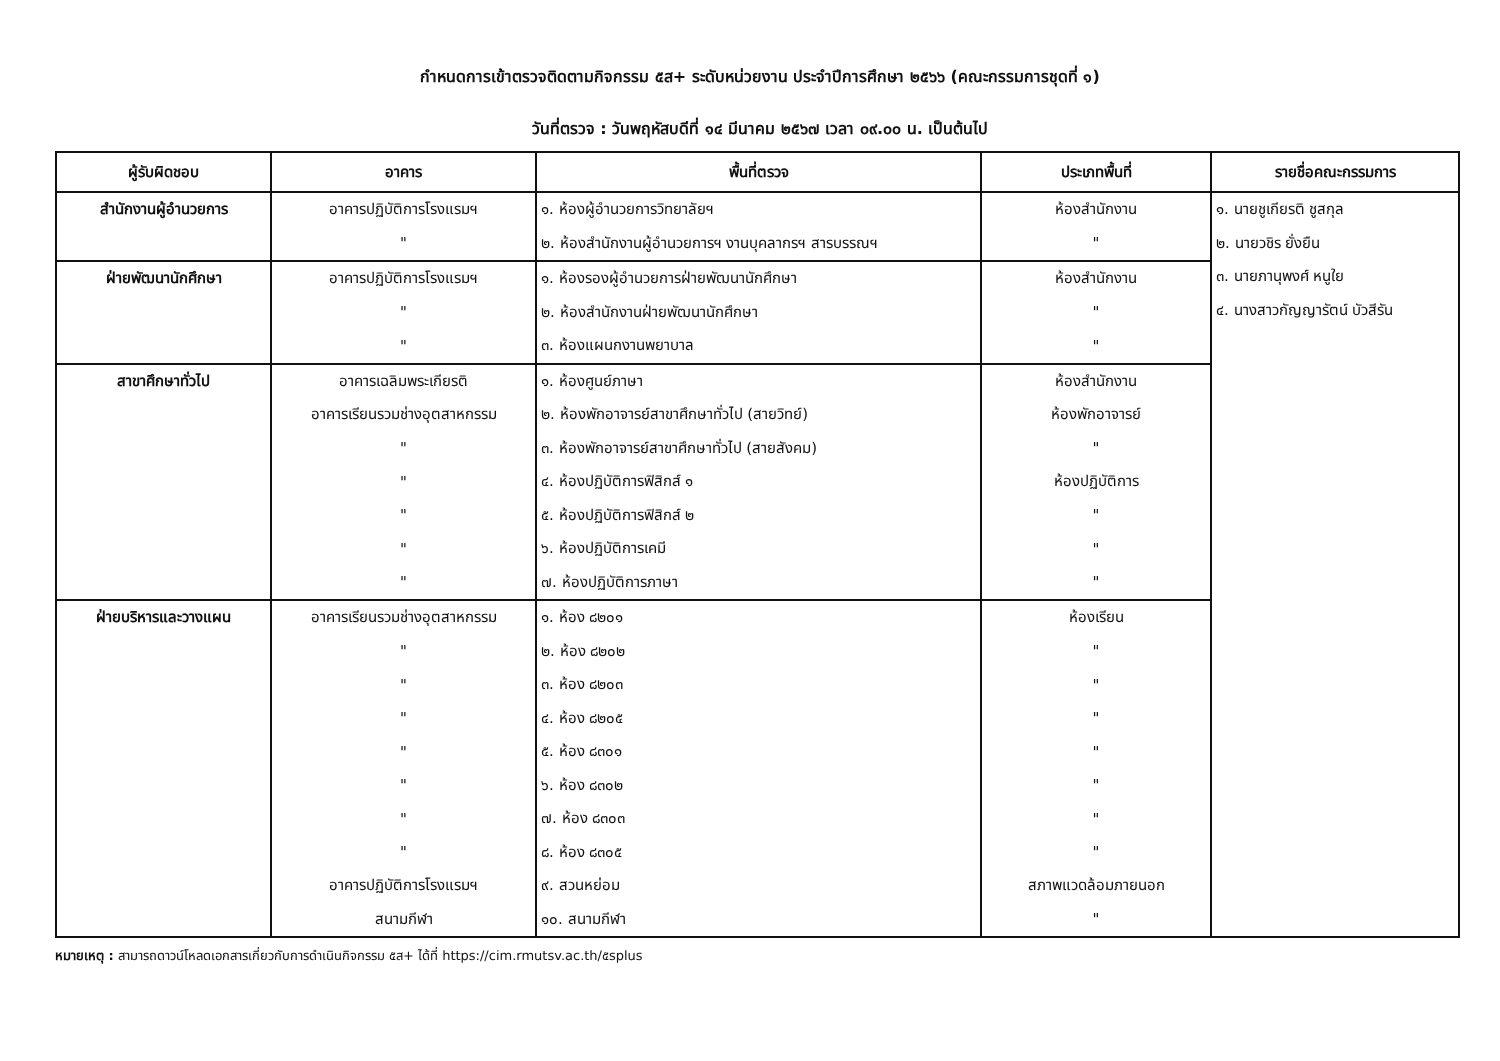กำหนดการเข้าตรวจติดตามกิจกรรม ๕ส+ ระดับหน่วยงาน ประจำปีการศึกษา ๒๕๖๖ (คณะกรรมการชุดที่ ๑)
วันที่ตรวจ : วันพฤหัสบดีที่ ๑๔ มีนาคม ๒๕๖๗ เวลา ๐๙.๐๐ น. เป็นต้นไป
| ผู้รับผิดชอบ | อาคาร | พื้นที่ตรวจ | ประเภทพื้นที่ | รายชื่อคณะกรรมการ |
| --- | --- | --- | --- | --- |
| สำนักงานผู้อำนวยการ | อาคารปฏิบัติการโรงแรมฯ | ๑. ห้องผู้อำนวยการวิทยาลัยฯ | ห้องสำนักงาน | ๑. นายชูเกียรติ ชูสกุล ๒. นายวชิร ยั่งยืน ๓. นายภานุพงศ์ หนูใย ๔. นางสาวกัญญารัตน์ บัวสีรัน |
| | " | ๒. ห้องสำนักงานผู้อำนวยการฯ งานบุคลากรฯ สารบรรณฯ | " | |
| ฝ่ายพัฒนานักศึกษา | อาคารปฏิบัติการโรงแรมฯ | ๑. ห้องรองผู้อำนวยการฝ่ายพัฒนานักศึกษา | ห้องสำนักงาน | |
| | " | ๒. ห้องสำนักงานฝ่ายพัฒนานักศึกษา | " | |
| | " | ๓. ห้องแผนกงานพยาบาล | " | |
| สาขาศึกษาทั่วไป | อาคารเฉลิมพระเกียรติ | ๑. ห้องศูนย์ภาษา | ห้องสำนักงาน | |
| | อาคารเรียนรวมช่างอุตสาหกรรม | ๒. ห้องพักอาจารย์สาขาศึกษาทั่วไป (สายวิทย์) | ห้องพักอาจารย์ | |
| | " | ๓. ห้องพักอาจารย์สาขาศึกษาทั่วไป (สายสังคม) | " | |
| | " | ๔. ห้องปฏิบัติการฟิสิกส์ ๑ | ห้องปฏิบัติการ | |
| | " | ๕. ห้องปฏิบัติการฟิสิกส์ ๒ | " | |
| | " | ๖. ห้องปฏิบัติการเคมี | " | |
| | " | ๗. ห้องปฏิบัติการภาษา | " | |
| ฝ่ายบริหารและวางแผน | อาคารเรียนรวมช่างอุตสาหกรรม | ๑. ห้อง ๘๒๐๑ | ห้องเรียน | |
| | " | ๒. ห้อง ๘๒๐๒ | " | |
| | " | ๓. ห้อง ๘๒๐๓ | " | |
| | " | ๔. ห้อง ๘๒๐๕ | " | |
| | " | ๕. ห้อง ๘๓๐๑ | " | |
| | " | ๖. ห้อง ๘๓๐๒ | " | |
| | " | ๗. ห้อง ๘๓๐๓ | " | |
| | " | ๘. ห้อง ๘๓๐๕ | " | |
| | อาคารปฏิบัติการโรงแรมฯ | ๙. สวนหย่อม | สภาพแวดล้อมภายนอก | |
| | สนามกีฬา | ๑๐. สนามกีฬา | " | |
หมายเหตุ : สามารถดาวน์โหลดเอกสารเกี่ยวกับการดำเนินกิจกรรม ๕ส+ ได้ที่ https://cim.rmutsv.ac.th/๕splus